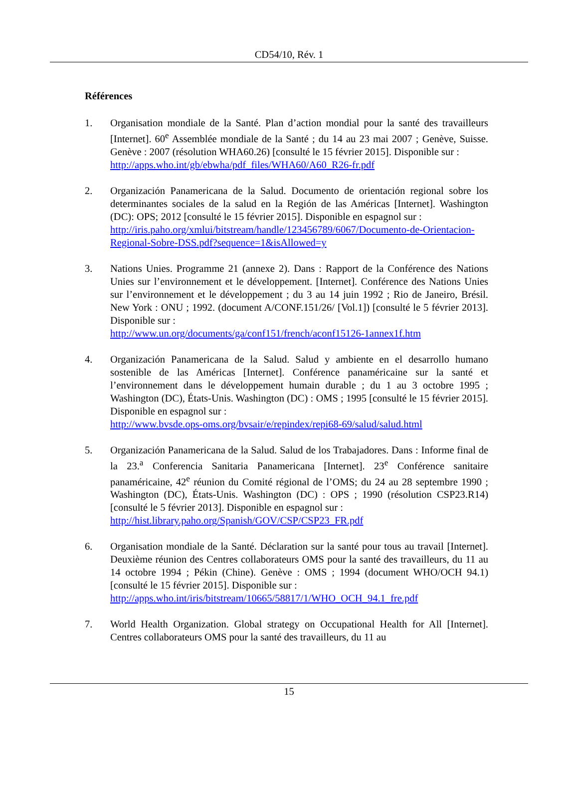CD54/10, Rév. 1
Références
1. Organisation mondiale de la Santé. Plan d’action mondial pour la santé des travailleurs [Internet]. 60<sup>e</sup> Assemblée mondiale de la Santé ; du 14 au 23 mai 2007 ; Genève, Suisse. Genève : 2007 (résolution WHA60.26) [consulté le 15 février 2015]. Disponible sur :
http://apps.who.int/gb/ebwha/pdf_files/WHA60/A60_R26-fr.pdf
2. Organización Panamericana de la Salud. Documento de orientación regional sobre los determinantes sociales de la salud en la Región de las Américas [Internet]. Washington (DC): OPS; 2012 [consulté le 15 février 2015]. Disponible en espagnol sur :
http://iris.paho.org/xmlui/bitstream/handle/123456789/6067/Documento-de-Orientacion-Regional-Sobre-DSS.pdf?sequence=1&isAllowed=y
3. Nations Unies. Programme 21 (annexe 2). Dans : Rapport de la Conférence des Nations Unies sur l’environnement et le développement. [Internet]. Conférence des Nations Unies sur l’environnement et le développement ; du 3 au 14 juin 1992 ; Rio de Janeiro, Brésil. New York : ONU ; 1992. (document A/CONF.151/26/ [Vol.1]) [consulté le 5 février 2013]. Disponible sur :
http://www.un.org/documents/ga/conf151/french/aconf15126-1annex1f.htm
4. Organización Panamericana de la Salud. Salud y ambiente en el desarrollo humano sostenible de las Américas [Internet]. Conférence panaméricaine sur la santé et l’environnement dans le développement humain durable ; du 1 au 3 octobre 1995 ; Washington (DC), États-Unis. Washington (DC) : OMS ; 1995 [consulté le 15 février 2015]. Disponible en espagnol sur :
http://www.bvsde.ops-oms.org/bvsair/e/repindex/repi68-69/salud/salud.html
5. Organización Panamericana de la Salud. Salud de los Trabajadores. Dans : Informe final de la 23.<sup>a</sup> Conferencia Sanitaria Panamericana [Internet]. 23<sup>e</sup> Conférence sanitaire panaméricaine, 42<sup>e</sup> réunion du Comité régional de l’OMS; du 24 au 28 septembre 1990 ; Washington (DC), États-Unis. Washington (DC) : OPS ; 1990 (résolution CSP23.R14) [consulté le 5 février 2013]. Disponible en espagnol sur :
http://hist.library.paho.org/Spanish/GOV/CSP/CSP23_FR.pdf
6. Organisation mondiale de la Santé. Déclaration sur la santé pour tous au travail [Internet]. Deuxième réunion des Centres collaborateurs OMS pour la santé des travailleurs, du 11 au 14 octobre 1994 ; Pékin (Chine). Genève : OMS ; 1994 (document WHO/OCH 94.1) [consulté le 15 février 2015]. Disponible sur :
http://apps.who.int/iris/bitstream/10665/58817/1/WHO_OCH_94.1_fre.pdf
7. World Health Organization. Global strategy on Occupational Health for All [Internet]. Centres collaborateurs OMS pour la santé des travailleurs, du 11 au
15